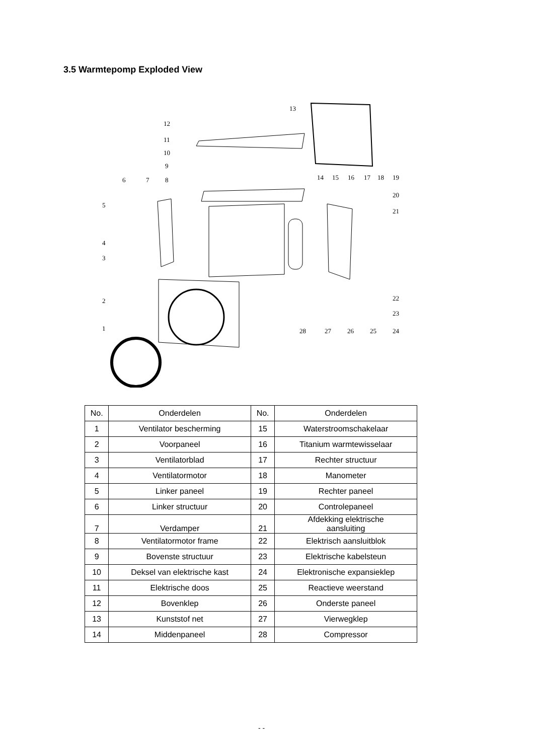3.5 Warmtepomp Exploded View
13
12
11
10
9
6 7 8 14 15 16 17 18 19
20
21
5
4
3
2
1
22
23
24 25 26 27 28
| No. | Onderdelen | No. | Onderdelen |
| 1 | Ventilator bescherming | 15 | Waterstroomschakelaar |
| 2 | Voorpaneel | 16 | Titanium warmtewisselaar |
| 3 | Ventilatorblad | 17 | Rechter structuur |
| 4 | Ventilatormotor | 18 | Manometer |
| 5 | Linker paneel | 19 | Rechter paneel |
| 6 | Linker structuur | 20 | Controlepaneel |
| 7 | Verdamper | 21 | Afdekking elektrische aansluiting |
| 8 | Ventilatormotor frame | 22 | Elektrisch aansluitblok |
| 9 | Bovenste structuur | 23 | Elektrische kabelsteun |
| 10 | Deksel van elektrische kast | 24 | Elektronische expansieklep |
| 11 | Elektrische doos | 25 | Reactieve weerstand |
| 12 | Bovenklep | 26 | Onderste paneel |
| 13 | Kunststof net | 27 | Vierwegklep |
| 14 | Middenpaneel | 28 | Compressor |
- -